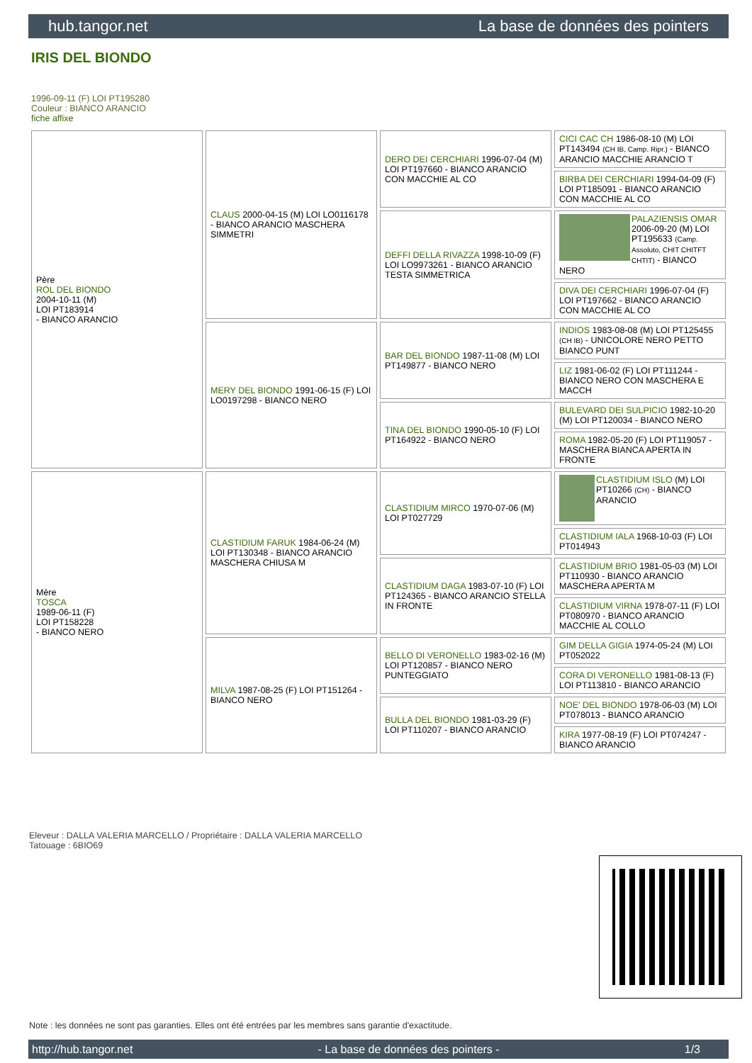hub.tangor.net La base de données des pointers
IRIS DEL BIONDO
1996-09-11 (F) LOI PT195280
Couleur : BIANCO ARANCIO
fiche affixe
| Père ROL DEL BIONDO 2004-10-11 (M) LOI PT183914 - BIANCO ARANCIO | CLAUS 2000-04-15 (M) LOI LO0116178 - BIANCO ARANCIO MASCHERA SIMMETRI | DERO DEI CERCHIARI 1996-07-04 (M) LOI PT197660 - BIANCO ARANCIO CON MACCHIE AL CO | CICI CAC CH 1986-08-10 (M) LOI PT143494 (CH IB, Camp. Ripr.) - BIANCO ARANCIO MACCHIE ARANCIO T |
| | | | BIRBA DEI CERCHIARI 1994-04-09 (F) LOI PT185091 - BIANCO ARANCIO CON MACCHIE AL CO |
| | | DEFFI DELLA RIVAZZA 1998-10-09 (F) LOI LO9973261 - BIANCO ARANCIO TESTA SIMMETRICA | PALAZIENSIS OMAR 2006-09-20 (M) LOI PT195633 (Camp. Assoluto, CHIT CHITFT CHTIT) - BIANCO NERO |
| | | | DIVA DEI CERCHIARI 1996-07-04 (F) LOI PT197662 - BIANCO ARANCIO CON MACCHIE AL CO |
| | MERY DEL BIONDO 1991-06-15 (F) LOI LO0197298 - BIANCO NERO | BAR DEL BIONDO 1987-11-08 (M) LOI PT149877 - BIANCO NERO | INDIOS 1983-08-08 (M) LOI PT125455 (CH IB) - UNICOLORE NERO PETTO BIANCO PUNT |
| | | | LIZ 1981-06-02 (F) LOI PT111244 - BIANCO NERO CON MASCHERA E MACCH |
| | | TINA DEL BIONDO 1990-05-10 (F) LOI PT164922 - BIANCO NERO | BULEVARD DEI SULPICIO 1982-10-20 (M) LOI PT120034 - BIANCO NERO |
| | | | ROMA 1982-05-20 (F) LOI PT119057 - MASCHERA BIANCA APERTA IN FRONTE |
| Mère TOSCA 1989-06-11 (F) LOI PT158228 - BIANCO NERO | CLASTIDIUM FARUK 1984-06-24 (M) LOI PT130348 - BIANCO ARANCIO MASCHERA CHIUSA M | CLASTIDIUM MIRCO 1970-07-06 (M) LOI PT027729 | CLASTIDIUM ISLO (M) LOI PT10266 (CH) - BIANCO ARANCIO |
| | | | CLASTIDIUM IALA 1968-10-03 (F) LOI PT014943 |
| | | CLASTIDIUM DAGA 1983-07-10 (F) LOI PT124365 - BIANCO ARANCIO STELLA IN FRONTE | CLASTIDIUM BRIO 1981-05-03 (M) LOI PT110930 - BIANCO ARANCIO MASCHERA APERTA M |
| | | | CLASTIDIUM VIRNA 1978-07-11 (F) LOI PT080970 - BIANCO ARANCIO MACCHIE AL COLLO |
| | MILVA 1987-08-25 (F) LOI PT151264 - BIANCO NERO | BELLO DI VERONELLO 1983-02-16 (M) LOI PT120857 - BIANCO NERO PUNTEGGIATO | GIM DELLA GIGIA 1974-05-24 (M) LOI PT052022 |
| | | | CORA DI VERONELLO 1981-08-13 (F) LOI PT113810 - BIANCO ARANCIO |
| | | BULLA DEL BIONDO 1981-03-29 (F) LOI PT110207 - BIANCO ARANCIO | NOE' DEL BIONDO 1978-06-03 (M) LOI PT078013 - BIANCO ARANCIO |
| | | | KIRA 1977-08-19 (F) LOI PT074247 - BIANCO ARANCIO |
Eleveur : DALLA VALERIA MARCELLO / Propriétaire : DALLA VALERIA MARCELLO
Tatouage : 6BIO69
Note : les données ne sont pas garanties. Elles ont été entrées par les membres sans garantie d'exactitude.
http://hub.tangor.net - La base de données des pointers - 1/3